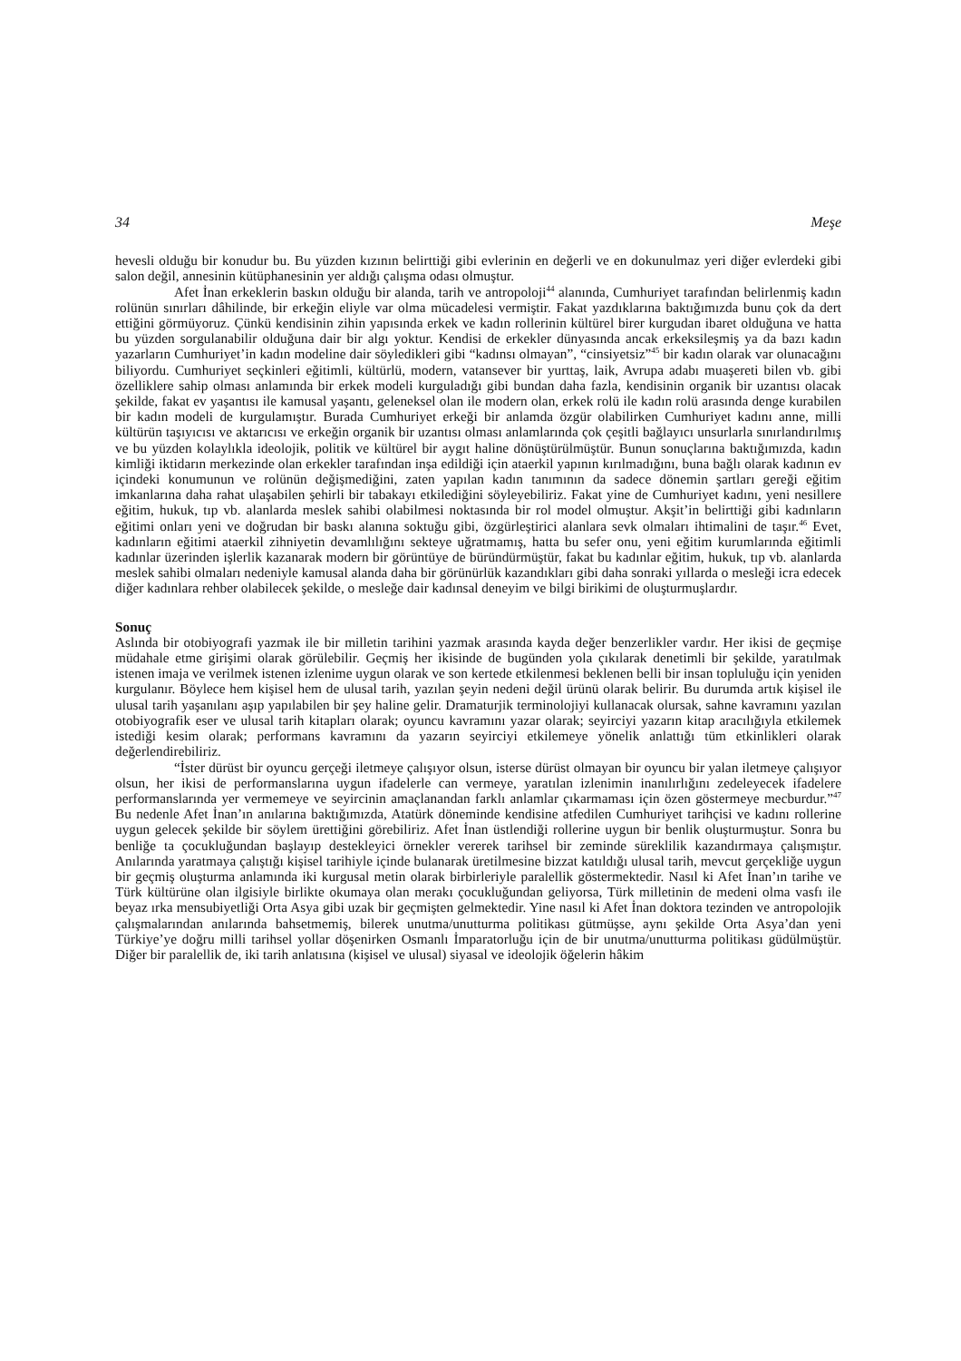34 Meşe
hevesli olduğu bir konudur bu. Bu yüzden kızının belirttiği gibi evlerinin en değerli ve en dokunulmaz yeri diğer evlerdeki gibi salon değil, annesinin kütüphanesinin yer aldığı çalışma odası olmuştur.
Afet İnan erkeklerin baskın olduğu bir alanda, tarih ve antropoloji<sup>44</sup> alanında, Cumhuriyet tarafından belirlenmiş kadın rolünün sınırları dâhilinde, bir erkeğin eliyle var olma mücadelesi vermiştir. Fakat yazdıklarına baktığımızda bunu çok da dert ettiğini görmüyoruz. Çünkü kendisinin zihin yapısında erkek ve kadın rollerinin kültürel birer kurgudan ibaret olduğuna ve hatta bu yüzden sorgulanabilir olduğuna dair bir algı yoktur. Kendisi de erkekler dünyasında ancak erkeksileşmiş ya da bazı kadın yazarların Cumhuriyet’in kadın modeline dair söyledikleri gibi “kadınsı olmayan”, “cinsiyetsiz”<sup>45</sup> bir kadın olarak var olunacağını biliyordu. Cumhuriyet seçkinleri eğitimli, kültürlü, modern, vatansever bir yurttaş, laik, Avrupa adabı muaşereti bilen vb. gibi özelliklere sahip olması anlamında bir erkek modeli kurguladığı gibi bundan daha fazla, kendisinin organik bir uzantısı olacak şekilde, fakat ev yaşantısı ile kamusal yaşantı, geleneksel olan ile modern olan, erkek rolü ile kadın rolü arasında denge kurabilen bir kadın modeli de kurgulamıştır. Burada Cumhuriyet erkeği bir anlamda özgür olabilirken Cumhuriyet kadını anne, milli kültürün taşıyıcısı ve aktarıcısı ve erkeğin organik bir uzantısı olması anlamlarında çok çeşitli bağlayıcı unsurlarla sınırlandırılmış ve bu yüzden kolaylıkla ideolojik, politik ve kültürel bir aygıt haline dönüştürülmüştür. Bunun sonuçlarına baktığımızda, kadın kimliği iktidarın merkezinde olan erkekler tarafından inşa edildiği için ataerkil yapının kırılmadığını, buna bağlı olarak kadının ev içindeki konumunun ve rolünün değişmediğini, zaten yapılan kadın tanımının da sadece dönemin şartları gereği eğitim imkanlarına daha rahat ulaşabilen şehirli bir tabakayı etkilediğini söyleyebiliriz. Fakat yine de Cumhuriyet kadını, yeni nesillere eğitim, hukuk, tıp vb. alanlarda meslek sahibi olabilmesi noktasında bir rol model olmuştur. Akşit’in belirttiği gibi kadınların eğitimi onları yeni ve doğrudan bir baskı alanına soktuğu gibi, özgürleştirici alanlara sevk olmaları ihtimalini de taşır.<sup>46</sup> Evet, kadınların eğitimi ataerkil zihniyetin devamlılığını sekteye uğratmamış, hatta bu sefer onu, yeni eğitim kurumlarında eğitimli kadınlar üzerinden işlerlik kazanarak modern bir görüntüye de büründürmüştür, fakat bu kadınlar eğitim, hukuk, tıp vb. alanlarda meslek sahibi olmaları nedeniyle kamusal alanda daha bir görünürlük kazandıkları gibi daha sonraki yıllarda o mesleği icra edecek diğer kadınlara rehber olabilecek şekilde, o mesleğe dair kadınsal deneyim ve bilgi birikimi de oluşturmuşlardır.
Sonuç
Aslında bir otobiyografi yazmak ile bir milletin tarihini yazmak arasında kayda değer benzerlikler vardır. Her ikisi de geçmişe müdahale etme girişimi olarak görülebilir. Geçmiş her ikisinde de bugünden yola çıkılarak denetimli bir şekilde, yaratılmak istenen imaja ve verilmek istenen izlenime uygun olarak ve son kertede etkilenmesi beklenen belli bir insan topluluğu için yeniden kurgulanır. Böylece hem kişisel hem de ulusal tarih, yazılan şeyin nedeni değil ürünü olarak belirir. Bu durumda artık kişisel ile ulusal tarih yaşanılanı aşıp yapılabilen bir şey haline gelir. Dramaturjik terminolojiyi kullanacak olursak, sahne kavramını yazılan otobiyografik eser ve ulusal tarih kitapları olarak; oyuncu kavramını yazar olarak; seyirciyi yazarın kitap aracılığıyla etkilemek istediği kesim olarak; performans kavramını da yazarın seyirciyi etkilemeye yönelik anlattığı tüm etkinlikleri olarak değerlendirebiliriz.
“İster dürüst bir oyuncu gerçeği iletmeye çalışıyor olsun, isterse dürüst olmayan bir oyuncu bir yalan iletmeye çalışıyor olsun, her ikisi de performanslarına uygun ifadelerle can vermeye, yaratılan izlenimin inanılırlığını zedeleyecek ifadelere performanslarında yer vermemeye ve seyircinin amaçlanandan farklı anlamlar çıkarmaması için özen göstermeye mecburdur.”<sup>47</sup> Bu nedenle Afet İnan’ın anılarına baktığımızda, Atatürk döneminde kendisine atfedilen Cumhuriyet tarihçisi ve kadını rollerine uygun gelecek şekilde bir söylem ürettiğini görebiliriz. Afet İnan üstlendiği rollerine uygun bir benlik oluşturmuştur. Sonra bu benliğe ta çocukluğundan başlayıp destekleyici örnekler vererek tarihsel bir zeminde süreklilik kazandırmaya çalışmıştır. Anılarında yaratmaya çalıştığı kişisel tarihiyle içinde bulanarak üretilmesine bizzat katıldığı ulusal tarih, mevcut gerçekliğe uygun bir geçmiş oluşturma anlamında iki kurgusal metin olarak birbirleriyle paralellik göstermektedir. Nasıl ki Afet İnan’ın tarihe ve Türk kültürüne olan ilgisiyle birlikte okumaya olan merakı çocukluğundan geliyorsa, Türk milletinin de medeni olma vasfı ile beyaz ırka mensubiyetliği Orta Asya gibi uzak bir geçmişten gelmektedir. Yine nasıl ki Afet İnan doktora tezinden ve antropolojik çalışmalarından anılarında bahsetmemiş, bilerek unutma/unutturma politikası gütmüşse, aynı şekilde Orta Asya’dan yeni Türkiye’ye doğru milli tarihsel yollar döşenirken Osmanlı İmparatorluğu için de bir unutma/unutturma politikası güdülmüştür. Diğer bir paralellik de, iki tarih anlatısına (kişisel ve ulusal) siyasal ve ideolojik öğelerin hâkim